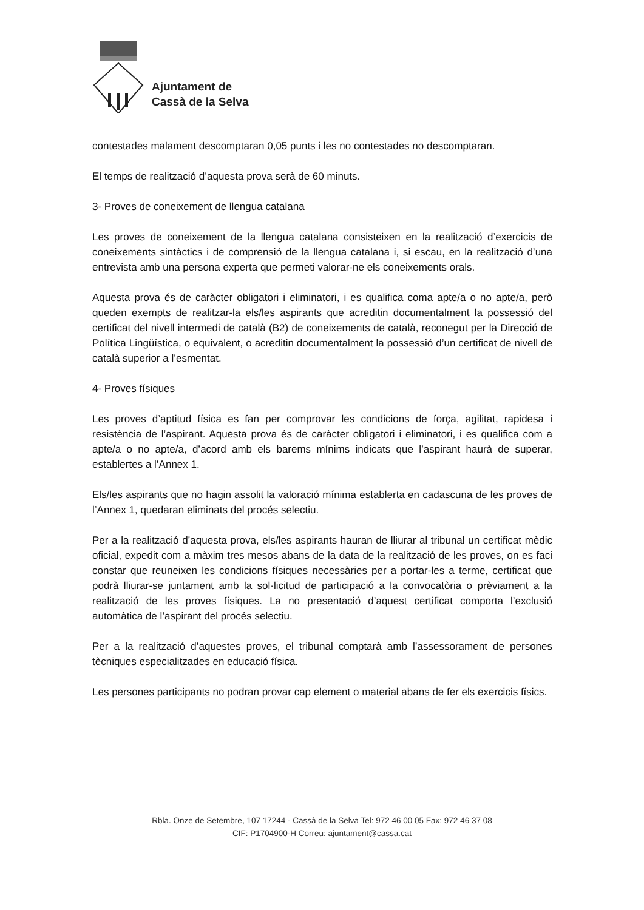Ajuntament de
Cassà de la Selva
contestades malament descomptaran 0,05 punts i les no contestades no descomptaran.
El temps de realització d’aquesta prova serà de 60 minuts.
3- Proves de coneixement de llengua catalana
Les proves de coneixement de la llengua catalana consisteixen en la realització d’exercicis de coneixements sintàctics i de comprensió de la llengua catalana i, si escau, en la realització d’una entrevista amb una persona experta que permeti valorar-ne els coneixements orals.
Aquesta prova és de caràcter obligatori i eliminatori, i es qualifica coma apte/a o no apte/a, però queden exempts de realitzar-la els/les aspirants que acreditin documentalment la possessió del certificat del nivell intermedi de català (B2) de coneixements de català, reconegut per la Direcció de Política Lingüística, o equivalent, o acreditin documentalment la possessió d’un certificat de nivell de català superior a l’esmentat.
4- Proves físiques
Les proves d’aptitud física es fan per comprovar les condicions de força, agilitat, rapidesa i resistència de l’aspirant. Aquesta prova és de caràcter obligatori i eliminatori, i es qualifica com a apte/a o no apte/a, d’acord amb els barems mínims indicats que l’aspirant haurà de superar, establertes a l’Annex 1.
Els/les aspirants que no hagin assolit la valoració mínima establerta en cadascuna de les proves de l’Annex 1, quedaran eliminats del procés selectiu.
Per a la realització d’aquesta prova, els/les aspirants hauran de lliurar al tribunal un certificat mèdic oficial, expedit com a màxim tres mesos abans de la data de la realització de les proves, on es faci constar que reuneixen les condicions físiques necessàries per a portar-les a terme, certificat que podrà lliurar-se juntament amb la sol·licitud de participació a la convocatòria o prèviament a la realització de les proves físiques. La no presentació d’aquest certificat comporta l’exclusió automàtica de l’aspirant del procés selectiu.
Per a la realització d’aquestes proves, el tribunal comptarà amb l’assessorament de persones tècniques especialitzades en educació física.
Les persones participants no podran provar cap element o material abans de fer els exercicis físics.
Rbla. Onze de Setembre, 107 17244 - Cassà de la Selva Tel: 972 46 00 05 Fax: 972 46 37 08
CIF: P1704900-H Correu: ajuntament@cassa.cat